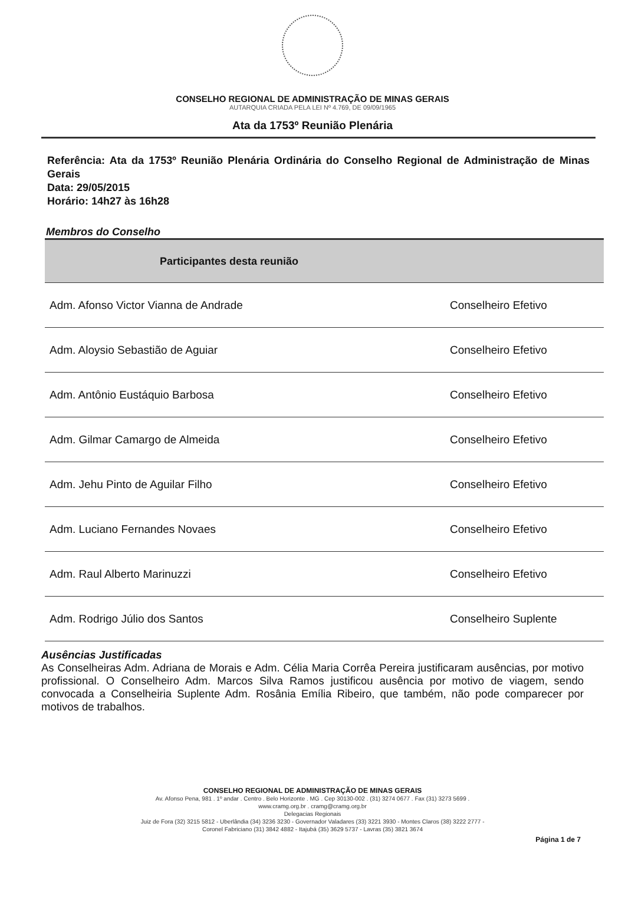CONSELHO REGIONAL DE ADMINISTRAÇÃO DE MINAS GERAIS
AUTARQUIA CRIADA PELA LEI Nº 4.769, DE 09/09/1965
Ata da 1753º Reunião Plenária
Referência: Ata da 1753º Reunião Plenária Ordinária do Conselho Regional de Administração de Minas Gerais
Data: 29/05/2015
Horário: 14h27 às 16h28
Membros do Conselho
| Participantes desta reunião | |
| --- | --- |
| Adm. Afonso Victor Vianna de Andrade | Conselheiro Efetivo |
| Adm. Aloysio Sebastião de Aguiar | Conselheiro Efetivo |
| Adm. Antônio Eustáquio Barbosa | Conselheiro Efetivo |
| Adm. Gilmar Camargo de Almeida | Conselheiro Efetivo |
| Adm. Jehu Pinto de Aguilar Filho | Conselheiro Efetivo |
| Adm. Luciano Fernandes Novaes | Conselheiro Efetivo |
| Adm. Raul Alberto Marinuzzi | Conselheiro Efetivo |
| Adm. Rodrigo Júlio dos Santos | Conselheiro Suplente |
Ausências Justificadas
As Conselheiras Adm. Adriana de Morais e Adm. Célia Maria Corrêa Pereira justificaram ausências, por motivo profissional. O Conselheiro Adm. Marcos Silva Ramos justificou ausência por motivo de viagem, sendo convocada a Conselheiria Suplente Adm. Rosânia Emília Ribeiro, que também, não pode comparecer por motivos de trabalhos.
CONSELHO REGIONAL DE ADMINISTRAÇÃO DE MINAS GERAIS
Av. Afonso Pena, 981 . 1º andar . Centro . Belo Horizonte . MG . Cep 30130-002 . (31) 3274 0677 . Fax (31) 3273 5699 .
www.cramg.org.br . cramg@cramg.org.br
Delegacias Regionais
Juiz de Fora (32) 3215 5812 - Uberlândia (34) 3236 3230 - Governador Valadares (33) 3221 3930 - Montes Claros (38) 3222 2777 -
Coronel Fabriciano (31) 3842 4882 - Itajubá (35) 3629 5737 - Lavras (35) 3821 3674
Página 1 de 7